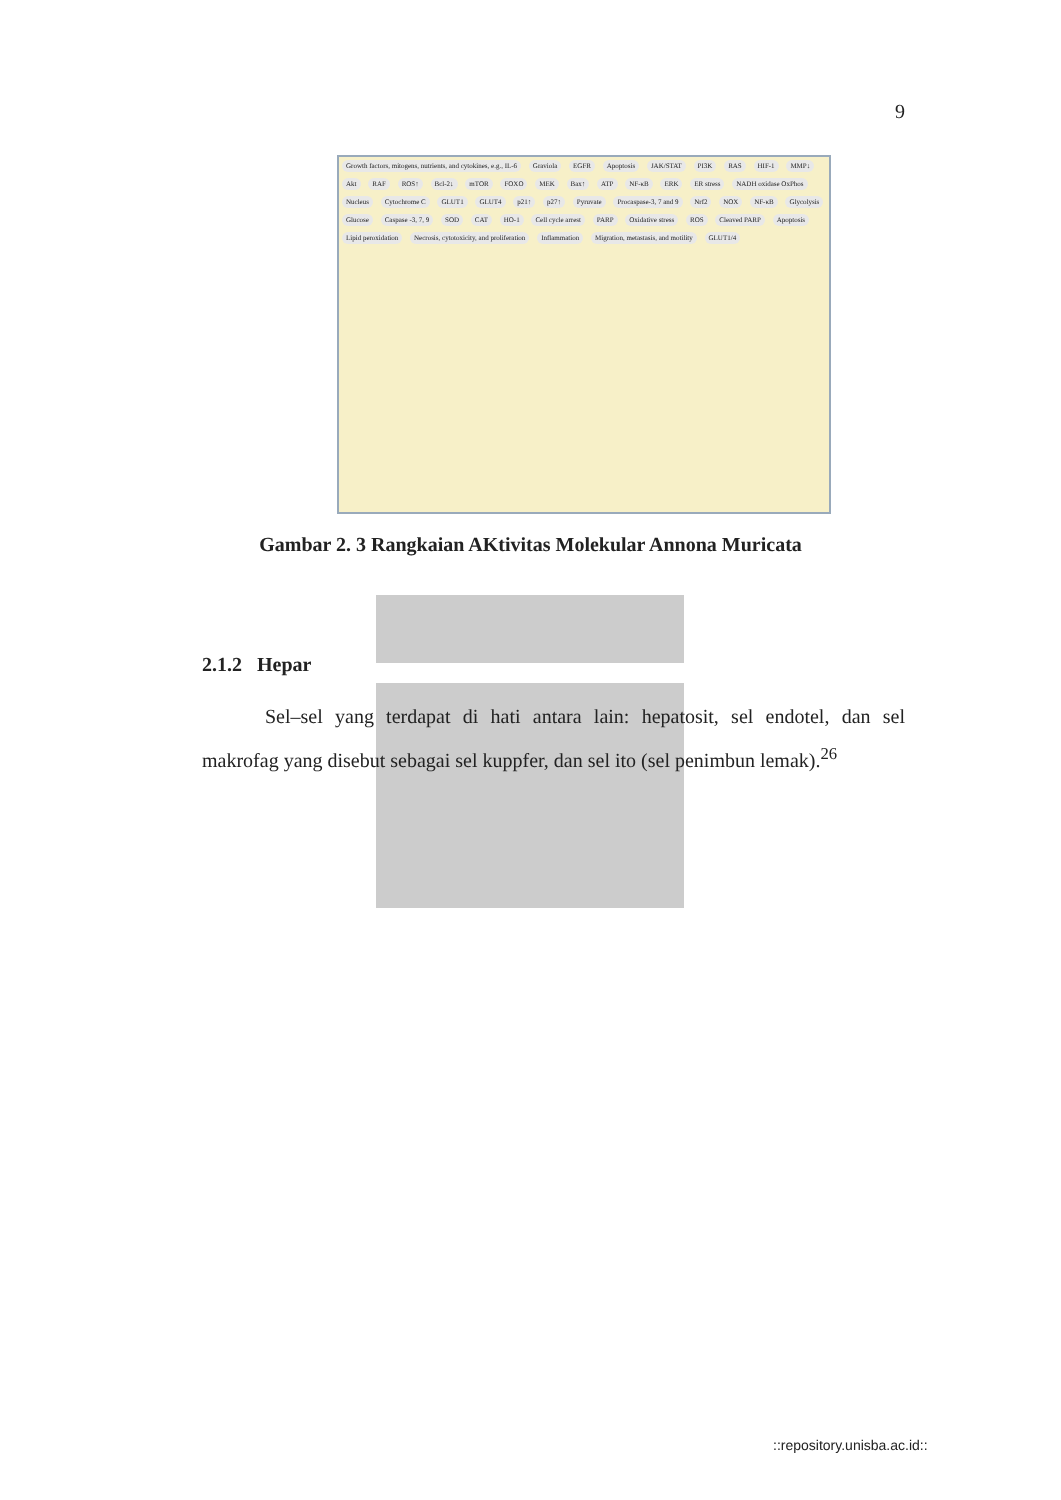9
Growth factors, mitogens, nutrients, and cytokines, e.g., IL-6 Graviola EGFR Apoptosis JAK/STAT PI3K RAS HIF-1 MMP↓ Akt RAF ROS↑ Bcl-2↓ mTOR FOXO MEK Bax↑ ATP NF-κB ERK ER stress NADH oxidase OxPhos Nucleus Cytochrome C GLUT1 GLUT4 p21↑ p27↑ Pyruvate Procaspase-3, 7 and 9 Nrf2 NOX NF-κB Glycolysis Glucose Caspase -3, 7, 9 SOD CAT HO-1 Cell cycle arrest PARP Oxidative stress ROS Cleaved PARP Apoptosis Lipid peroxidation Necrosis, cytotoxicity, and proliferation Inflammation Migration, metastasis, and motility GLUT1/4
Gambar 2. 3 Rangkaian AKtivitas Molekular Annona Muricata
2.1.2 Hepar
Sel–sel yang terdapat di hati antara lain: hepatosit, sel endotel, dan sel makrofag yang disebut sebagai sel kuppfer, dan sel ito (sel penimbun lemak).<sup>26</sup>
::repository.unisba.ac.id::